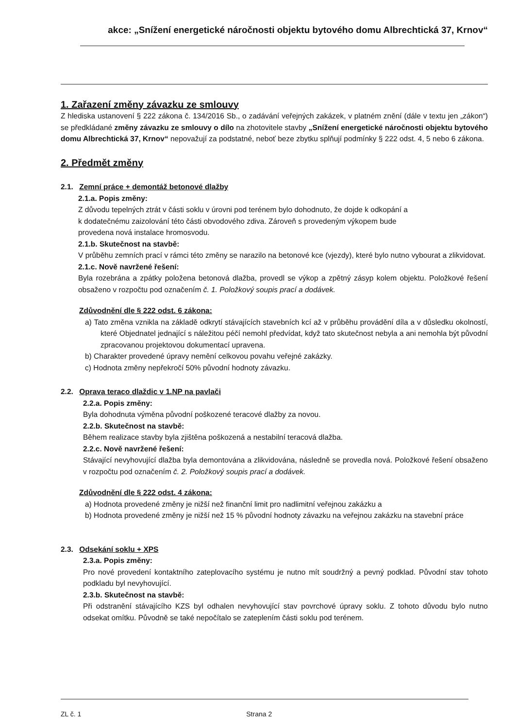akce: „Snížení energetické náročnosti objektu bytového domu Albrechtická 37, Krnov“
1. Zařazení změny závazku ze smlouvy
Z hlediska ustanovení § 222 zákona č. 134/2016 Sb., o zadávání veřejných zakázek, v platném znění (dále v textu jen „zákon“) se předkládané změny závazku ze smlouvy o dílo na zhotovitele stavby „Snížení energetické náročnosti objektu bytového domu Albrechtická 37, Krnov“ nepovažují za podstatné, neboť beze zbytku splňují podmínky § 222 odst. 4, 5 nebo 6 zákona.
2. Předmět změny
2.1. Zemní práce + demontáž betonové dlažby
2.1.a. Popis změny:
Z důvodu tepelných ztrát v části soklu v úrovni pod terénem bylo dohodnuto, že dojde k odkopání a
k dodatečnému zaizolování této části obvodového zdiva. Zároveň s provedeným výkopem bude
provedena nová instalace hromosvodu.
2.1.b. Skutečnost na stavbě:
V průběhu zemních prací v rámci této změny se narazilo na betonové kce (vjezdy), které bylo nutno vybourat a zlikvidovat.
2.1.c. Nově navržené řešení:
Byla rozebrána a zpátky položena betonová dlažba, provedl se výkop a zpětný zásyp kolem objektu. Položkové řešení obsaženo v rozpočtu pod označením č. 1. Položkový soupis prací a dodávek.
Zdůvodnění dle § 222 odst. 6 zákona:
a) Tato změna vznikla na základě odkrytí stávajících stavebních kcí až v průběhu provádění díla a v důsledku okolností, které Objednatel jednající s náležitou péčí nemohl předvídat, když tato skutečnost nebyla a ani nemohla být původní zpracovanou projektovou dokumentací upravena.
b) Charakter provedené úpravy nemění celkovou povahu veřejné zakázky.
c) Hodnota změny nepřekročí 50% původní hodnoty závazku.
2.2. Oprava teraco dlaždic v 1.NP na pavlači
2.2.a. Popis změny:
Byla dohodnuta výměna původní poškozené teracové dlažby za novou.
2.2.b. Skutečnost na stavbě:
Během realizace stavby byla zjištěna poškozená a nestabilní teracová dlažba.
2.2.c. Nově navržené řešení:
Stávající nevyhovující dlažba byla demontována a zlikvidována, následně se provedla nová. Položkové řešení obsaženo v rozpočtu pod označením č. 2. Položkový soupis prací a dodávek.
Zdůvodnění dle § 222 odst. 4 zákona:
a) Hodnota provedené změny je nižší než finanční limit pro nadlimitní veřejnou zakázku a
b) Hodnota provedené změny je nižší než 15 % původní hodnoty závazku na veřejnou zakázku na stavební práce
2.3. Odsekání soklu + XPS
2.3.a. Popis změny:
Pro nové provedení kontaktního zateplovacího systému je nutno mít soudržný a pevný podklad. Původní stav tohoto podkladu byl nevyhovující.
2.3.b. Skutečnost na stavbě:
Při odstranění stávajícího KZS byl odhalen nevyhovující stav povrchové úpravy soklu. Z tohoto důvodu bylo nutno odsekat omítku. Původně se také nepočítalo se zateplením části soklu pod terénem.
ZL č. 1 Strana 2